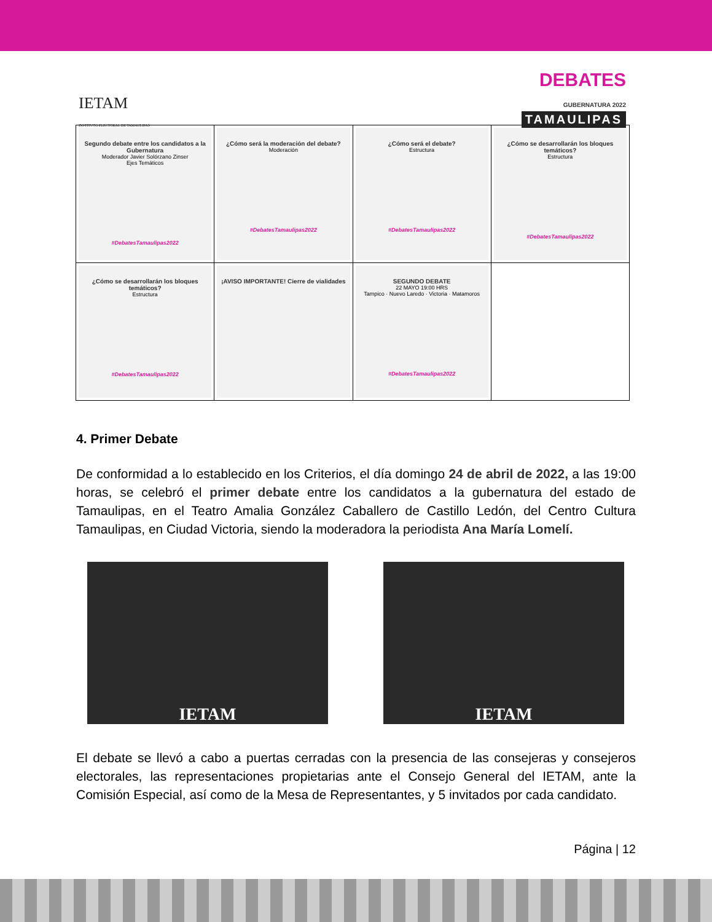IETAM
INSTITUTO ELECTORAL DE TAMAULIPAS
DEBATES
GUBERNATURA 2022
TAMAULIPAS
| Segundo debate entre los candidatos a la Gubernatura Moderador Javier Solórzano Zinser Ejes Temáticos #DebatesTamaulipas2022 | ¿Cómo será la moderación del debate? Moderación #DebatesTamaulipas2022 | ¿Cómo será el debate? Estructura #DebatesTamaulipas2022 | ¿Cómo se desarrollarán los bloques temáticos? Estructura #DebatesTamaulipas2022 |
| ¿Cómo se desarrollarán los bloques temáticos? Estructura #DebatesTamaulipas2022 | ¡AVISO IMPORTANTE! Cierre de vialidades | SEGUNDO DEBATE 22 MAYO 19:00 HRS Tampico · Nuevo Laredo · Victoria · Matamoros #DebatesTamaulipas2022 | |
4. Primer Debate
De conformidad a lo establecido en los Criterios, el día domingo 24 de abril de 2022, a las 19:00 horas, se celebró el primer debate entre los candidatos a la gubernatura del estado de Tamaulipas, en el Teatro Amalia González Caballero de Castillo Ledón, del Centro Cultura Tamaulipas, en Ciudad Victoria, siendo la moderadora la periodista Ana María Lomelí.
IETAM IETAM
El debate se llevó a cabo a puertas cerradas con la presencia de las consejeras y consejeros electorales, las representaciones propietarias ante el Consejo General del IETAM, ante la Comisión Especial, así como de la Mesa de Representantes, y 5 invitados por cada candidato.
Página | 12